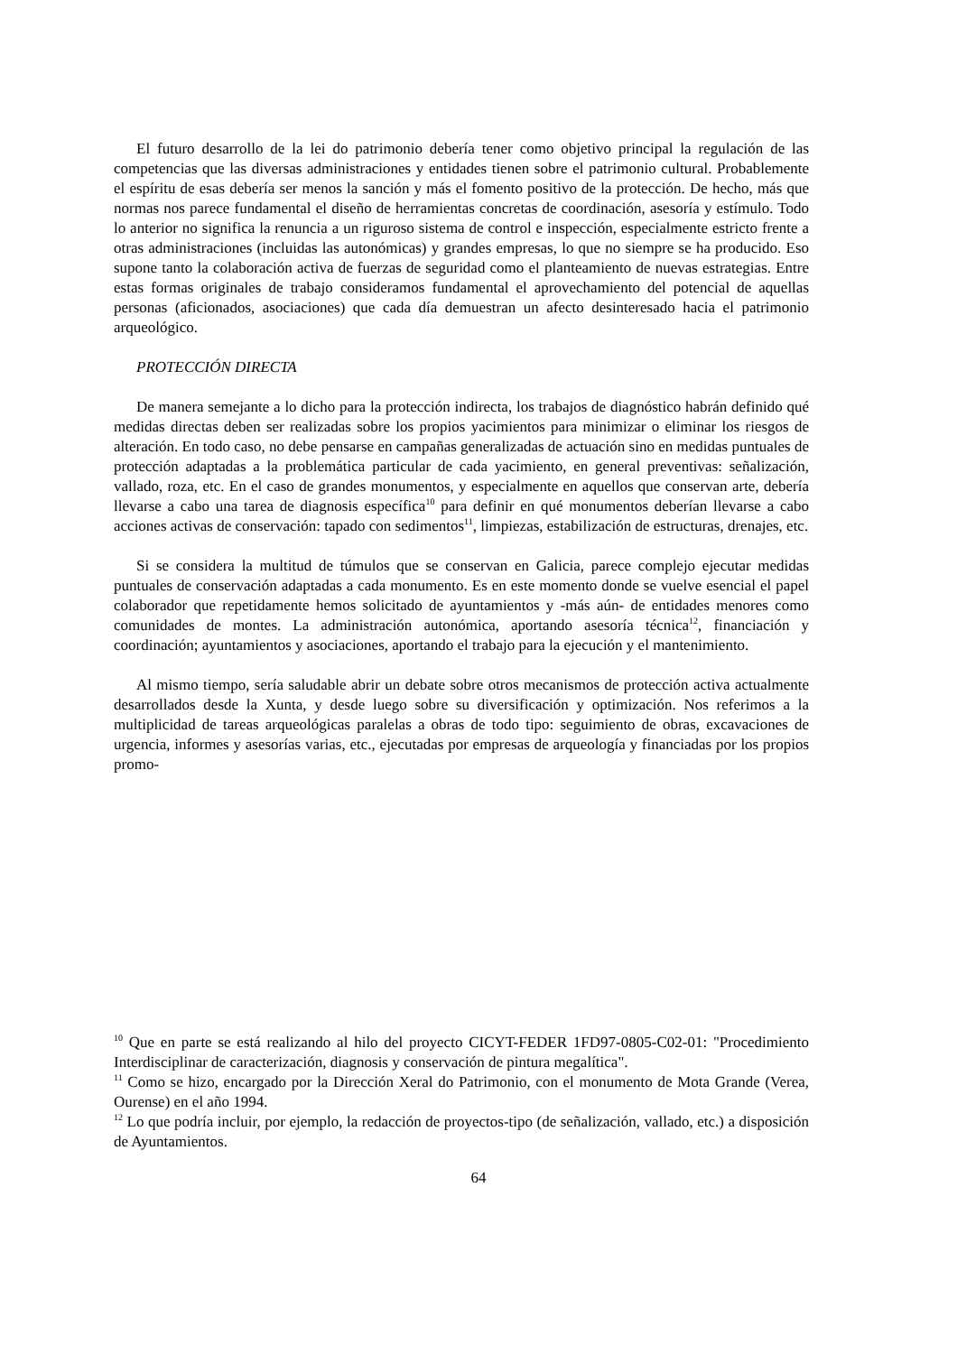El futuro desarrollo de la lei do patrimonio debería tener como objetivo principal la regulación de las competencias que las diversas administraciones y entidades tienen sobre el patrimonio cultural. Probablemente el espíritu de esas debería ser menos la sanción y más el fomento positivo de la protección. De hecho, más que normas nos parece fundamental el diseño de herramientas concretas de coordinación, asesoría y estímulo. Todo lo anterior no significa la renuncia a un riguroso sistema de control e inspección, especialmente estricto frente a otras administraciones (incluidas las autonómicas) y grandes empresas, lo que no siempre se ha producido. Eso supone tanto la colaboración activa de fuerzas de seguridad como el planteamiento de nuevas estrategias. Entre estas formas originales de trabajo consideramos fundamental el aprovechamiento del potencial de aquellas personas (aficionados, asociaciones) que cada día demuestran un afecto desinteresado hacia el patrimonio arqueológico.
PROTECCIÓN DIRECTA
De manera semejante a lo dicho para la protección indirecta, los trabajos de diagnóstico habrán definido qué medidas directas deben ser realizadas sobre los propios yacimientos para minimizar o eliminar los riesgos de alteración. En todo caso, no debe pensarse en campañas generalizadas de actuación sino en medidas puntuales de protección adaptadas a la problemática particular de cada yacimiento, en general preventivas: señalización, vallado, roza, etc. En el caso de grandes monumentos, y especialmente en aquellos que conservan arte, debería llevarse a cabo una tarea de diagnosis específica<sup>10</sup> para definir en qué monumentos deberían llevarse a cabo acciones activas de conservación: tapado con sedimentos<sup>11</sup>, limpiezas, estabilización de estructuras, drenajes, etc.
Si se considera la multitud de túmulos que se conservan en Galicia, parece complejo ejecutar medidas puntuales de conservación adaptadas a cada monumento. Es en este momento donde se vuelve esencial el papel colaborador que repetidamente hemos solicitado de ayuntamientos y -más aún- de entidades menores como comunidades de montes. La administración autonómica, aportando asesoría técnica<sup>12</sup>, financiación y coordinación; ayuntamientos y asociaciones, aportando el trabajo para la ejecución y el mantenimiento.
Al mismo tiempo, sería saludable abrir un debate sobre otros mecanismos de protección activa actualmente desarrollados desde la Xunta, y desde luego sobre su diversificación y optimización. Nos referimos a la multiplicidad de tareas arqueológicas paralelas a obras de todo tipo: seguimiento de obras, excavaciones de urgencia, informes y asesorías varias, etc., ejecutadas por empresas de arqueología y financiadas por los propios promo-
<sup>10</sup> Que en parte se está realizando al hilo del proyecto CICYT-FEDER 1FD97-0805-C02-01: "Procedimiento Interdisciplinar de caracterización, diagnosis y conservación de pintura megalítica".
<sup>11</sup> Como se hizo, encargado por la Dirección Xeral do Patrimonio, con el monumento de Mota Grande (Verea, Ourense) en el año 1994.
<sup>12</sup> Lo que podría incluir, por ejemplo, la redacción de proyectos-tipo (de señalización, vallado, etc.) a disposición de Ayuntamientos.
64